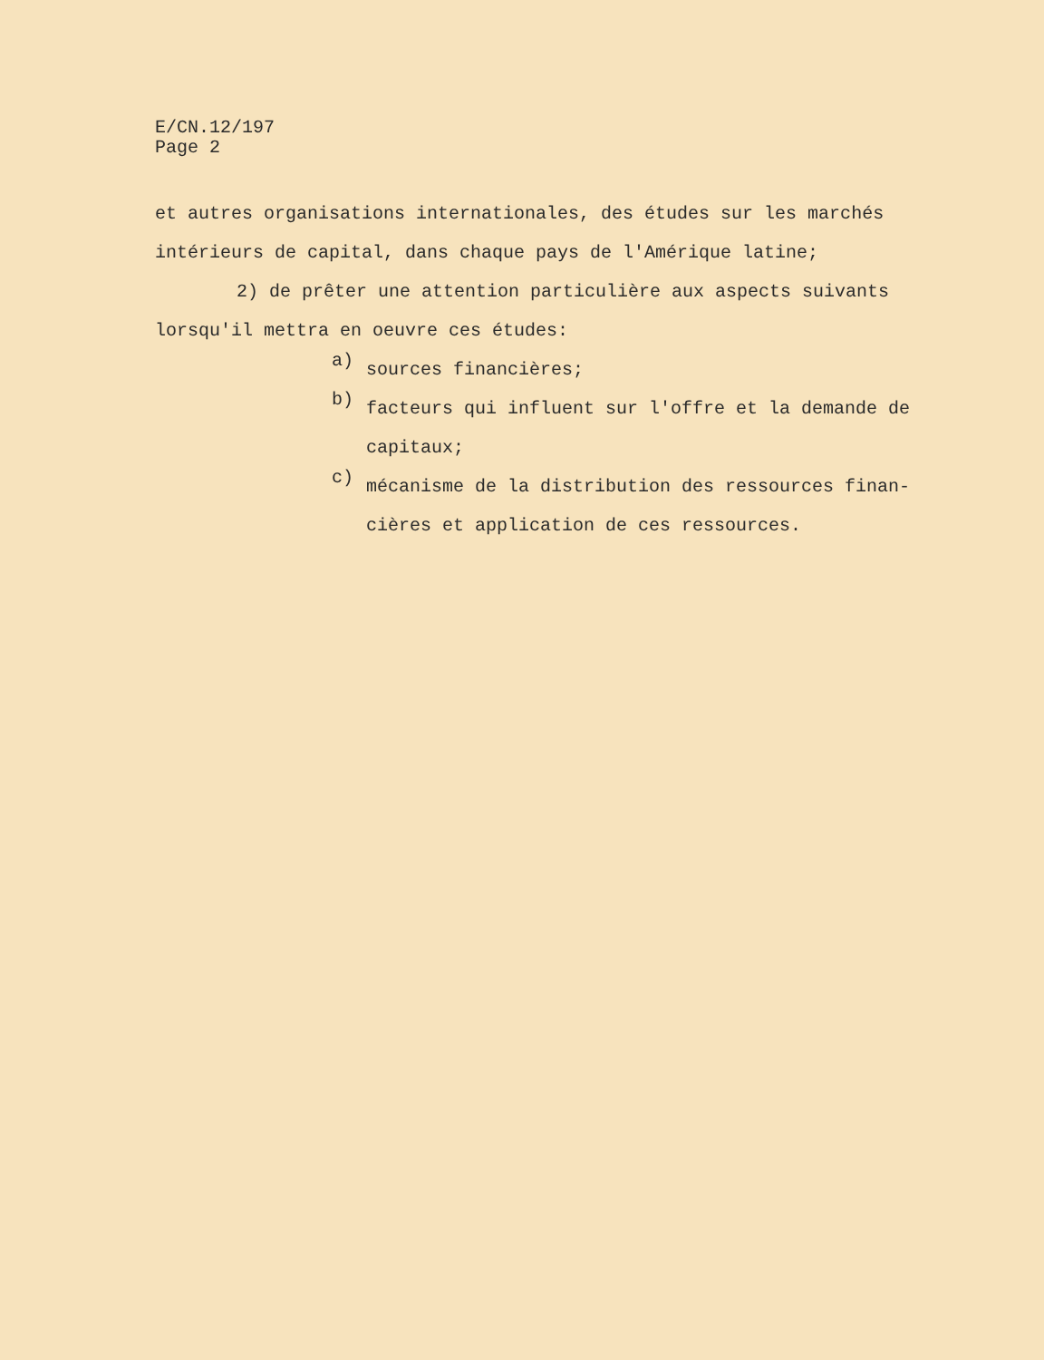E/CN.12/197
Page 2
et autres organisations internationales, des études sur les marchés intérieurs de capital, dans chaque pays de l'Amérique latine;
2) de prêter une attention particulière aux aspects suivants lorsqu'il mettra en oeuvre ces études:
a)
sources financières;
b)
facteurs qui influent sur l'offre et la demande de capitaux;
c)
mécanisme de la distribution des ressources finan- cières et application de ces ressources.